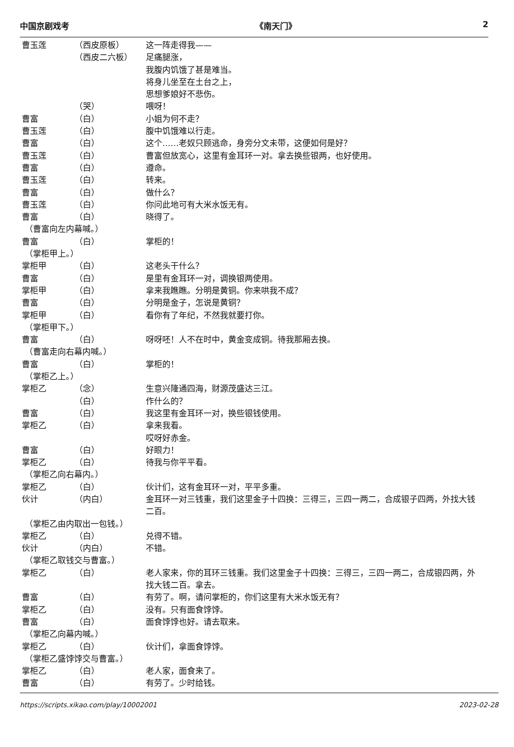中国京剧戏考 《南天门》 2
曹玉莲 （西皮原板） 这一阵走得我——
（西皮二六板） 足痛腿涨，
我腹内饥饿了甚是难当。
将身儿坐至在土台之上，
思想爹娘好不悲伤。
（哭） 喂呀！
曹富 （白） 小姐为何不走？
曹玉莲 （白） 腹中饥饿难以行走。
曹富 （白） 这个……老奴只顾逃命，身旁分文未带，这便如何是好？
曹玉莲 （白） 曹富但放宽心，这里有金耳环一对。拿去换些银两，也好使用。
曹富 （白） 遵命。
曹玉莲 （白） 转来。
曹富 （白） 做什么？
曹玉莲 （白） 你问此地可有大米水饭无有。
曹富 （白） 晓得了。
（曹富向左内幕喊。）
曹富 （白） 掌柜的！
（掌柜甲上。）
掌柜甲 （白） 这老头干什么？
曹富 （白） 是里有金耳环一对，调换银两使用。
掌柜甲 （白） 拿来我瞧瞧。分明是黄铜。你来哄我不成？
曹富 （白） 分明是金子，怎说是黄铜？
掌柜甲 （白） 看你有了年纪，不然我就要打你。
（掌柜甲下。）
曹富 （白） 呀呀呸！人不在时中，黄金变成铜。待我那厢去换。
（曹富走向右幕内喊。）
曹富 （白） 掌柜的！
（掌柜乙上。）
掌柜乙 （念） 生意兴隆通四海，财源茂盛达三江。
（白） 作什么的？
曹富 （白） 我这里有金耳环一对，换些银钱使用。
掌柜乙 （白） 拿来我看。
哎呀好赤金。
曹富 （白） 好眼力！
掌柜乙 （白） 待我与你平平看。
（掌柜乙向右幕内。）
掌柜乙 （白） 伙计们，这有金耳环一对，平平多重。
伙计 （内白） 金耳环一对三钱重，我们这里金子十四换：三得三，三四一两二，合成银子四两，外找大钱二百。
（掌柜乙由内取出一包钱。）
掌柜乙 （白） 兑得不错。
伙计 （内白） 不错。
（掌柜乙取钱交与曹富。）
掌柜乙 （白） 老人家来，你的耳环三钱重。我们这里金子十四换：三得三，三四一两二，合成银四两，外找大钱二百。拿去。
曹富 （白） 有劳了。啊，请问掌柜的，你们这里有大米水饭无有？
掌柜乙 （白） 没有。只有面食饽饽。
曹富 （白） 面食饽饽也好。请去取来。
（掌柜乙向幕内喊。）
掌柜乙 （白） 伙计们，拿面食饽饽。
（掌柜乙盛饽饽交与曹富。）
掌柜乙 （白） 老人家，面食来了。
曹富 （白） 有劳了。少时给钱。
https://scripts.xikao.com/play/10002001 2023-02-28